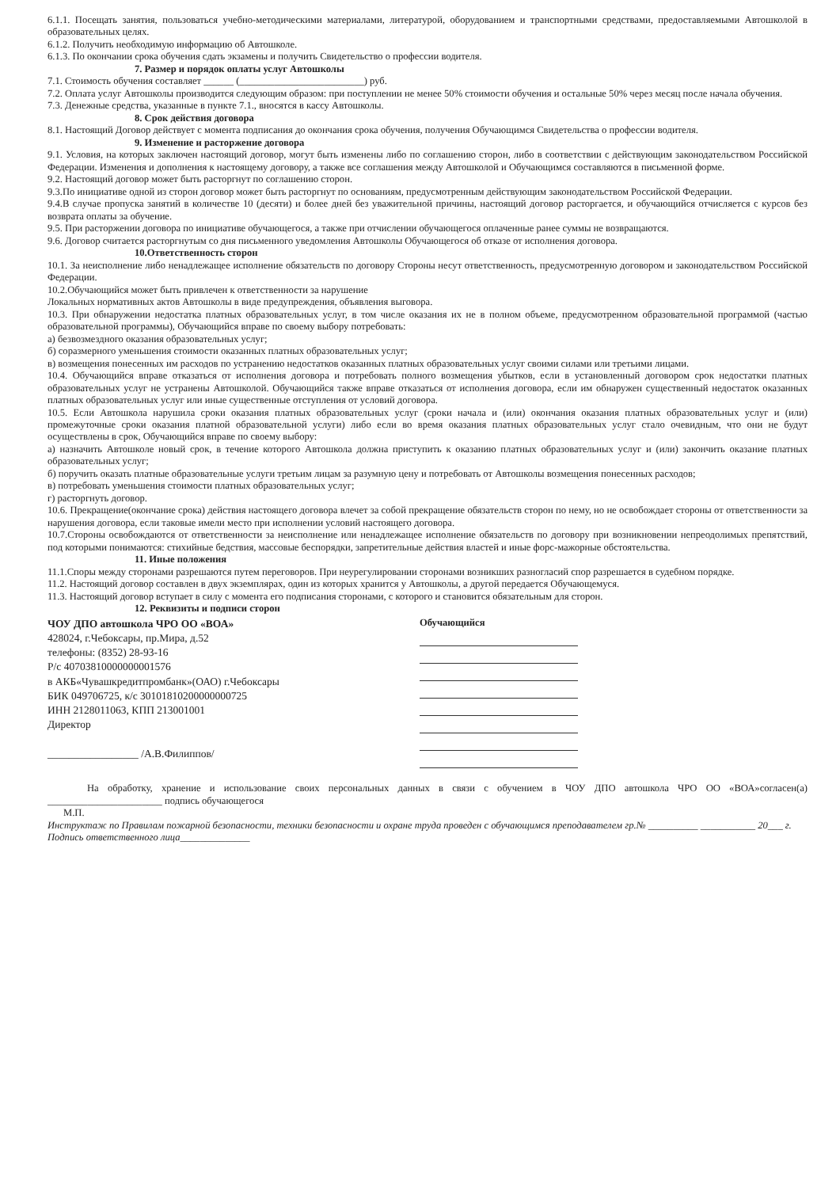6.1.1. Посещать занятия, пользоваться учебно-методическими материалами, литературой, оборудованием и транспортными средствами, предоставляемыми Автошколой в образовательных целях.
6.1.2. Получить необходимую информацию об Автошколе.
6.1.3. По окончании срока обучения сдать экзамены и получить Свидетельство о профессии водителя.
7. Размер и порядок оплаты услуг Автошколы
7.1. Стоимость обучения составляет ______ (_________________________) руб.
7.2. Оплата услуг Автошколы производится следующим образом: при поступлении не менее 50% стоимости обучения и остальные 50% через месяц после начала обучения.
7.3. Денежные средства, указанные в пункте 7.1., вносятся в кассу Автошколы.
8. Срок действия договора
8.1. Настоящий Договор действует с момента подписания до окончания срока обучения, получения Обучающимся Свидетельства о профессии водителя.
9. Изменение и расторжение договора
9.1. Условия, на которых заключен настоящий договор, могут быть изменены либо по соглашению сторон, либо в соответствии с действующим законодательством Российской Федерации. Изменения и дополнения к настоящему договору, а также все соглашения между Автошколой и Обучающимся составляются в письменной форме.
9.2. Настоящий договор может быть расторгнут по соглашению сторон.
9.3.По инициативе одной из сторон договор может быть расторгнут по основаниям, предусмотренным действующим законодательством Российской Федерации.
9.4.В случае пропуска занятий в количестве 10 (десяти) и более дней без уважительной причины, настоящий договор расторгается, и обучающийся отчисляется с курсов без возврата оплаты за обучение.
9.5. При расторжении договора по инициативе обучающегося, а также при отчислении обучающегося оплаченные ранее суммы не возвращаются.
9.6. Договор считается расторгнутым со дня письменного уведомления Автошколы Обучающегося об отказе от исполнения договора.
10.Ответственность сторон
10.1. За неисполнение либо ненадлежащее исполнение обязательств по договору Стороны несут ответственность, предусмотренную договором и законодательством Российской Федерации.
10.2.Обучающийся может быть привлечен к ответственности за нарушение
Локальных нормативных актов Автошколы в виде предупреждения, объявления выговора.
10.3. При обнаружении недостатка платных образовательных услуг, в том числе оказания их не в полном объеме, предусмотренном образовательной программой (частью образовательной программы), Обучающийся вправе по своему выбору потребовать:
а) безвозмездного оказания образовательных услуг;
б) соразмерного уменьшения стоимости оказанных платных образовательных услуг;
в) возмещения понесенных им расходов по устранению недостатков оказанных платных образовательных услуг своими силами или третьими лицами.
10.4. Обучающийся вправе отказаться от исполнения договора и потребовать полного возмещения убытков, если в установленный договором срок недостатки платных образовательных услуг не устранены Автошколой. Обучающийся также вправе отказаться от исполнения договора, если им обнаружен существенный недостаток оказанных платных образовательных услуг или иные существенные отступления от условий договора.
10.5. Если Автошкола нарушила сроки оказания платных образовательных услуг (сроки начала и (или) окончания оказания платных образовательных услуг и (или) промежуточные сроки оказания платной образовательной услуги) либо если во время оказания платных образовательных услуг стало очевидным, что они не будут осуществлены в срок, Обучающийся вправе по своему выбору:
а) назначить Автошколе новый срок, в течение которого Автошкола должна приступить к оказанию платных образовательных услуг и (или) закончить оказание платных образовательных услуг;
б) поручить оказать платные образовательные услуги третьим лицам за разумную цену и потребовать от Автошколы возмещения понесенных расходов;
в) потребовать уменьшения стоимости платных образовательных услуг;
г) расторгнуть договор.
10.6. Прекращение(окончание срока) действия настоящего договора влечет за собой прекращение обязательств сторон по нему, но не освобождает стороны от ответственности за нарушения договора, если таковые имели место при исполнении условий настоящего договора.
10.7.Стороны освобождаются от ответственности за неисполнение или ненадлежащее исполнение обязательств по договору при возникновении непреодолимых препятствий, под которыми понимаются: стихийные бедствия, массовые беспорядки, запретительные действия властей и иные форс-мажорные обстоятельства.
11. Иные положения
11.1.Споры между сторонами разрешаются путем переговоров. При неурегулировании сторонами возникших разногласий спор разрешается в судебном порядке.
11.2. Настоящий договор составлен в двух экземплярах, один из которых хранится у Автошколы, а другой передается Обучающемуся.
11.3. Настоящий договор вступает в силу с момента его подписания сторонами, с которого и становится обязательным для сторон.
12. Реквизиты и подписи сторон
ЧОУ ДПО автошкола ЧРО ОО «ВОА»
428024, г.Чебоксары, пр.Мира, д.52
телефоны: (8352) 28-93-16
Р/с 40703810000000001576
в АКБ«Чувашкредитпромбанк»(ОАО) г.Чебоксары
БИК 049706725, к/с 30101810200000000725
ИНН 2128011063, КПП 213001001
Директор
_________________ /А.В.Филиппов/
Обучающийся
На обработку, хранение и использование своих персональных данных в связи с обучением в ЧОУ ДПО автошкола ЧРО ОО «ВОА»согласен(а) _______________________ подпись обучающегося
М.П.
Инструктаж по Правилам пожарной безопасности, техники безопасности и охране труда проведен с обучающимся преподавателем гр.№ __________ ___________ 20___ г.
Подпись ответственного лица______________